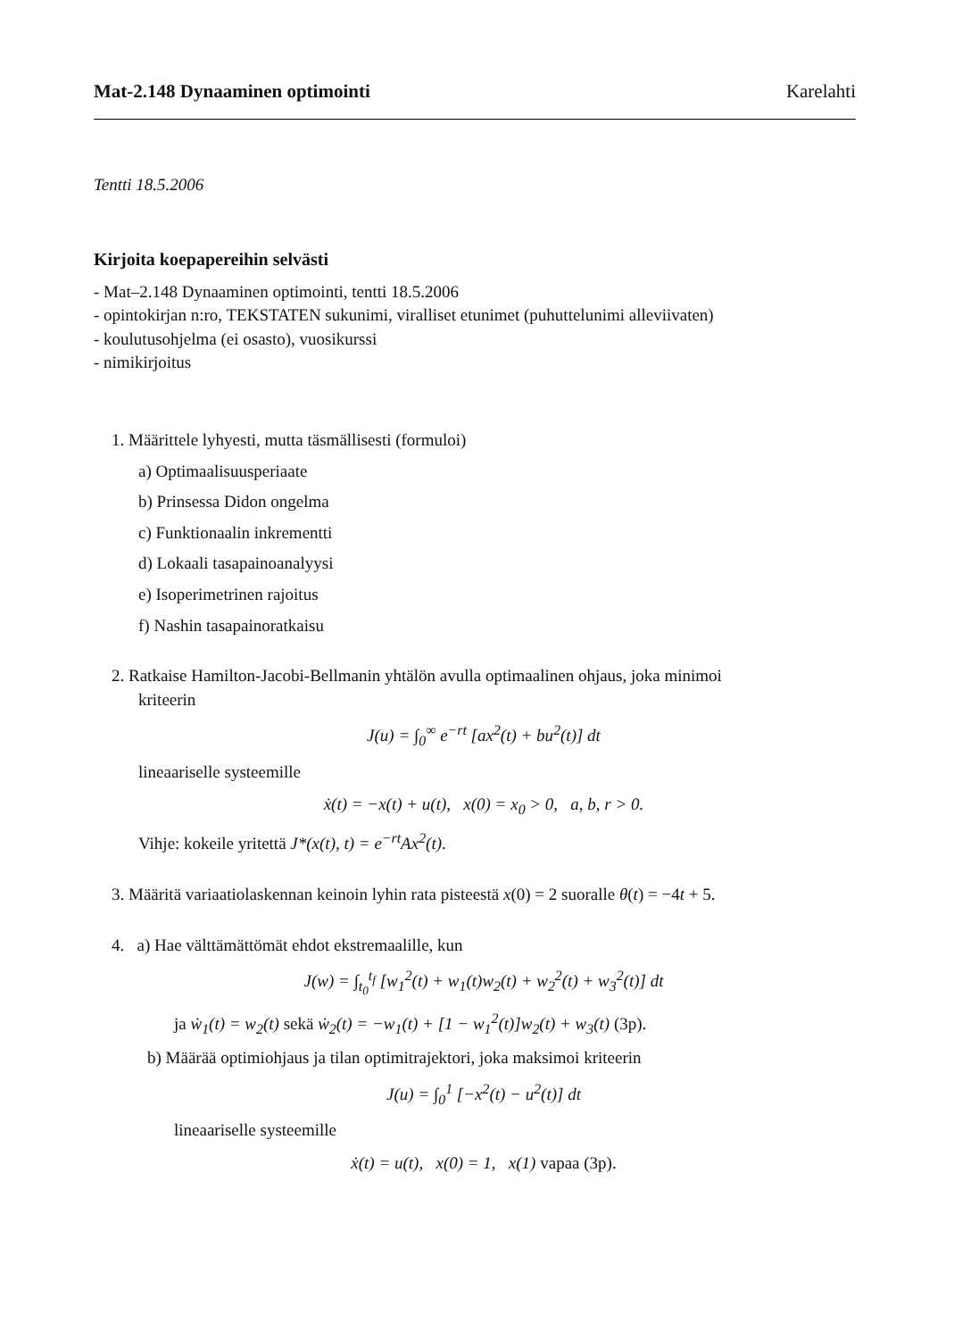Mat-2.148 Dynaaminen optimointi Karelahti
Tentti 18.5.2006
Kirjoita koepapereihin selvästi
- Mat–2.148 Dynaaminen optimointi, tentti 18.5.2006
- opintokirjan n:ro, TEKSTATEN sukunimi, viralliset etunimet (puhuttelunimi alleviivaten)
- koulutusohjelma (ei osasto), vuosikurssi
- nimikirjoitus
1. Määrittele lyhyesti, mutta täsmällisesti (formuloi)
a) Optimaalisuusperiaate
b) Prinsessa Didon ongelma
c) Funktionaalin inkrementti
d) Lokaali tasapainoanalyysi
e) Isoperimetrinen rajoitus
f) Nashin tasapainoratkaisu
2. Ratkaise Hamilton-Jacobi-Bellmanin yhtälön avulla optimaalinen ohjaus, joka minimoi
kriteerin
J(u) = ∫<sub>0</sub><sup>∞</sup> e<sup>−rt</sup> [ax<sup>2</sup>(t) + bu<sup>2</sup>(t)] dt
lineaariselle systeemille
ẋ(t) = −x(t) + u(t), x(0) = x<sub>0</sub> > 0, a, b, r > 0.
Vihje: kokeile yritettä J*(x(t), t) = e<sup>−rt</sup>Ax<sup>2</sup>(t).
3. Määritä variaatiolaskennan keinoin lyhin rata pisteestä x(0) = 2 suoralle θ(t) = −4t + 5.
4. a) Hae välttämättömät ehdot ekstremaalille, kun
J(w) = ∫<sub>t<sub>0</sub></sub><sup>t<sub>f</sub></sup> [w<sub>1</sub><sup>2</sup>(t) + w<sub>1</sub>(t)w<sub>2</sub>(t) + w<sub>2</sub><sup>2</sup>(t) + w<sub>3</sub><sup>2</sup>(t)] dt
ja ẇ<sub>1</sub>(t) = w<sub>2</sub>(t) sekä ẇ<sub>2</sub>(t) = −w<sub>1</sub>(t) + [1 − w<sub>1</sub><sup>2</sup>(t)]w<sub>2</sub>(t) + w<sub>3</sub>(t) (3p).
b) Määrää optimiohjaus ja tilan optimitrajektori, joka maksimoi kriteerin
J(u) = ∫<sub>0</sub><sup>1</sup> [−x<sup>2</sup>(t) − u<sup>2</sup>(t)] dt
lineaariselle systeemille
ẋ(t) = u(t), x(0) = 1, x(1) vapaa (3p).